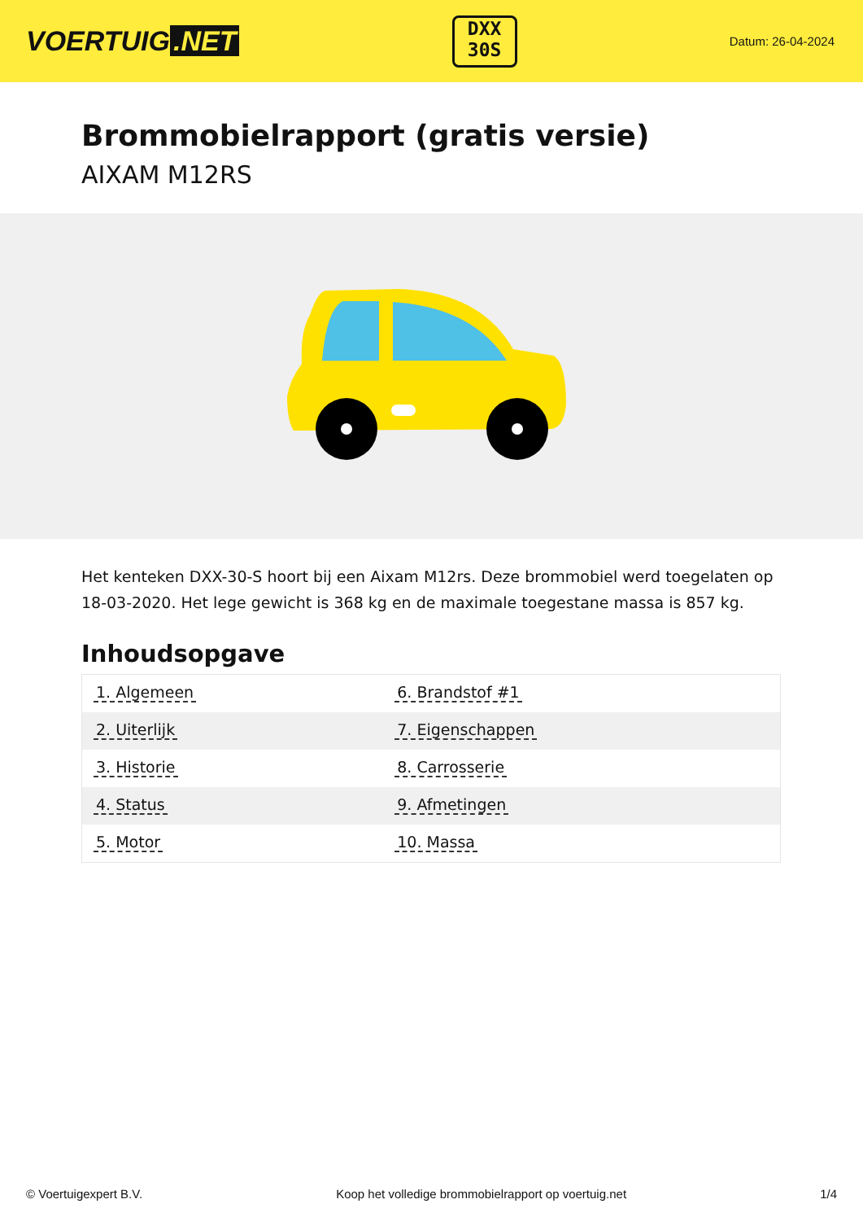VOERTUIG.NET
DXX
30S
Datum: 26-04-2024
Brommobielrapport (gratis versie)
AIXAM M12RS
Het kenteken DXX-30-S hoort bij een Aixam M12rs. Deze brommobiel werd toegelaten op 18-03-2020. Het lege gewicht is 368 kg en de maximale toegestane massa is 857 kg.
Inhoudsopgave
| 1. Algemeen | 6. Brandstof #1 |
| 2. Uiterlijk | 7. Eigenschappen |
| 3. Historie | 8. Carrosserie |
| 4. Status | 9. Afmetingen |
| 5. Motor | 10. Massa |
© Voertuigexpert B.V. Koop het volledige brommobielrapport op voertuig.net 1/4